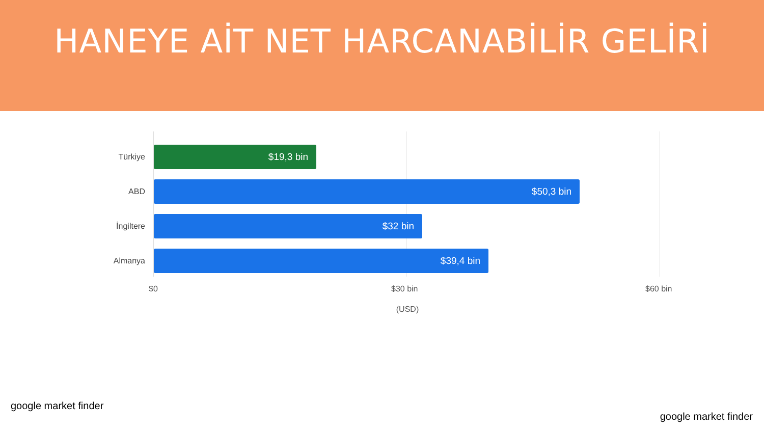HANEYE AİT NET HARCANABİLİR GELİRİ
Türkiye
$19,3 bin
ABD
$50,3 bin
İngiltere
$32 bin
Almanya
$39,4 bin
$0 $30 bin $60 bin
(USD)
google market finder
google market finder